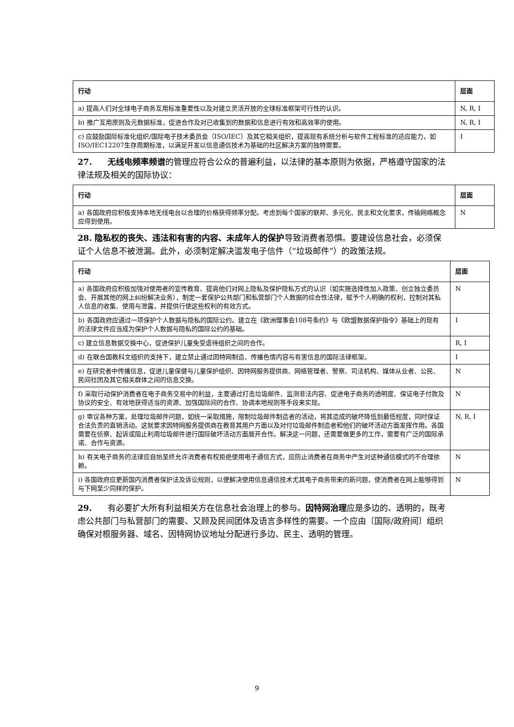| 行动 | 层面 |
| --- | --- |
| a) 提高人们对全球电子商务互用标准重要性以及对建立灵活开放的全球标准框架可行性的认识。 | N, R, I |
| b) 推广互用原则及元数据标准，促进合作及对已收集到的数据和信息进行有效和高效率的使用。 | N, R, I |
| c) 应鼓励国际标准化组织/国际电子技术委员会（ISO/IEC）及其它相关组织，提高现有系统分析与软件工程标准的适应能力，如ISO/IEC12207生存周期标准，以满足开发以信息通信技术为基础的社区解决方案的独特需要。 | I |
27. 无线电频率频谱的管理应符合公众的普遍利益，以法律的基本原则为依据，严格遵守国家的法律法规及相关的国际协议：
| 行动 | 层面 |
| --- | --- |
| a) 各国政府应积极支持本地无线电台以合理的价格获得频率分配。考虑到每个国家的联邦、多元化、民主和文化要求，传输网络概念应得到使用。 | N |
28. 隐私权的丧失、违法和有害的内容、未成年人的保护导致消费者恐惧。要建设信息社会，必须保证个人信息不被泄漏。此外，必须制定解决滥发电子信件（“垃圾邮件”）的政策法规。
| 行动 | 层面 |
| --- | --- |
| a) 各国政府应积极加强对使用者的宣传教育、提高他们对网上隐私及保护隐私方式的认识（如实施选择性加入政策、创立独立委员会、开展其他的网上纠纷解决业务），制定一套保护公共部门和私营部门个人数据的综合性法律，赋予个人明确的权利，控制对其私人信息的收集、使用与泄露，并提供行使这些权利的有效方式。 | N |
| b) 各国政府应通过一项保护个人数据与隐私的国际公约。建立在《欧洲理事会108号条约》与《欧盟数据保护指令》基础上的现有的法律文件应当成为保护个人数据与隐私的国际公约的基础。 | I |
| c) 建立信息数据交换中心，促进保护儿童免受虐待组织之间的合作。 | R, I |
| d) 在联合国教科文组织的支持下，建立禁止通过因特网制造、传播色情内容与有害信息的国际法律框架。 | I |
| e) 在研究者中传播信息，促进儿童保健与儿童保护组织、因特网服务提供商、网络管理者、警察、司法机构、媒体从业者、公民、民间社团及其它相关群体之间的信息交换。 | N |
| f) 采取行动保护消费者在电子商务交易中的利益，主要通过打击垃圾邮件、监测非法内容、促进电子商务的透明度、保证电子付款及协议的安全、有效地获得适当的资源、加强国际间的合作、协调本地规则等手段来实现。 | N |
| g) 审议各种方案，处理垃圾邮件问题，如统一采取措施，限制垃圾邮件制造者的活动，将其造成的破坏降低到最低程度，同时保证合法负责的直销活动。这就要求因特网服务提供商在教育其用户方面以及对付垃圾邮件制造者和他们的破坏活动方面发挥作用。各国需要在侦察、起诉或阻止利用垃圾邮件进行国际破坏活动方面展开合作。解决这一问题，还需要做更多的工作，需要有广泛的国际承诺、合作与资源。 | N, R, I |
| h) 有关电子商务的法律应自始至终允许消费者有权拒绝使用电子通信方式，应防止消费者在商务中产生对这种通信模式的不合理依赖。 | N |
| i) 各国政府应更新国内消费者保护法及诉讼规则，以便解决使用信息通信技术尤其电子商务带来的新问题，使消费者在网上能够得到与下网至少同样的保护。 | N |
29. 有必要扩大所有利益相关方在信息社会治理上的参与。因特网治理应是多边的、透明的，既考虑公共部门与私营部门的需要、又顾及民间团体及语言多样性的需要。一个应由〔国际/政府间〕组织确保对根服务器、域名、因特网协议地址分配进行多边、民主、透明的管理。
9